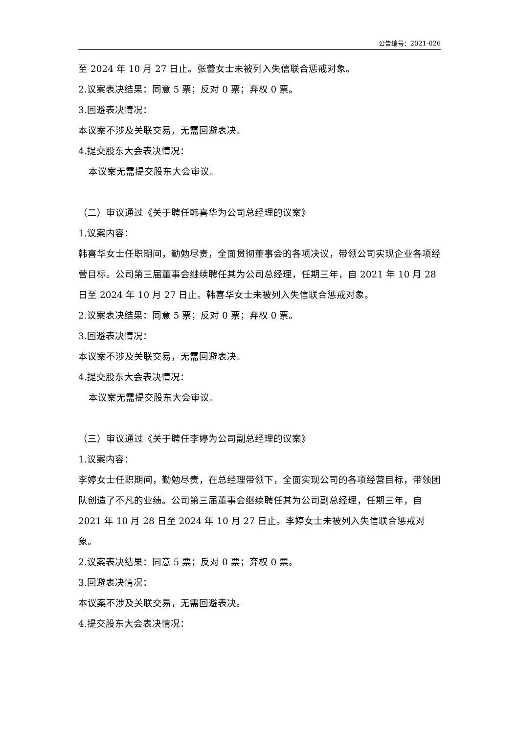公告编号：2021-026
至 2024 年 10 月 27 日止。张蕾女士未被列入失信联合惩戒对象。
2.议案表决结果：同意 5 票；反对 0 票；弃权 0 票。
3.回避表决情况：
本议案不涉及关联交易，无需回避表决。
4.提交股东大会表决情况：
本议案无需提交股东大会审议。
（二）审议通过《关于聘任韩喜华为公司总经理的议案》
1.议案内容：
韩喜华女士任职期间，勤勉尽责，全面贯彻董事会的各项决议，带领公司实现企业各项经营目标。公司第三届董事会继续聘任其为公司总经理，任期三年，自 2021 年 10 月 28 日至 2024 年 10 月 27 日止。韩喜华女士未被列入失信联合惩戒对象。
2.议案表决结果：同意 5 票；反对 0 票；弃权 0 票。
3.回避表决情况：
本议案不涉及关联交易，无需回避表决。
4.提交股东大会表决情况：
本议案无需提交股东大会审议。
（三）审议通过《关于聘任李婷为公司副总经理的议案》
1.议案内容：
李婷女士任职期间，勤勉尽责，在总经理带领下，全面实现公司的各项经营目标，带领团队创造了不凡的业绩。公司第三届董事会继续聘任其为公司副总经理，任期三年，自 2021 年 10 月 28 日至 2024 年 10 月 27 日止。李婷女士未被列入失信联合惩戒对象。
2.议案表决结果：同意 5 票；反对 0 票；弃权 0 票。
3.回避表决情况：
本议案不涉及关联交易，无需回避表决。
4.提交股东大会表决情况：